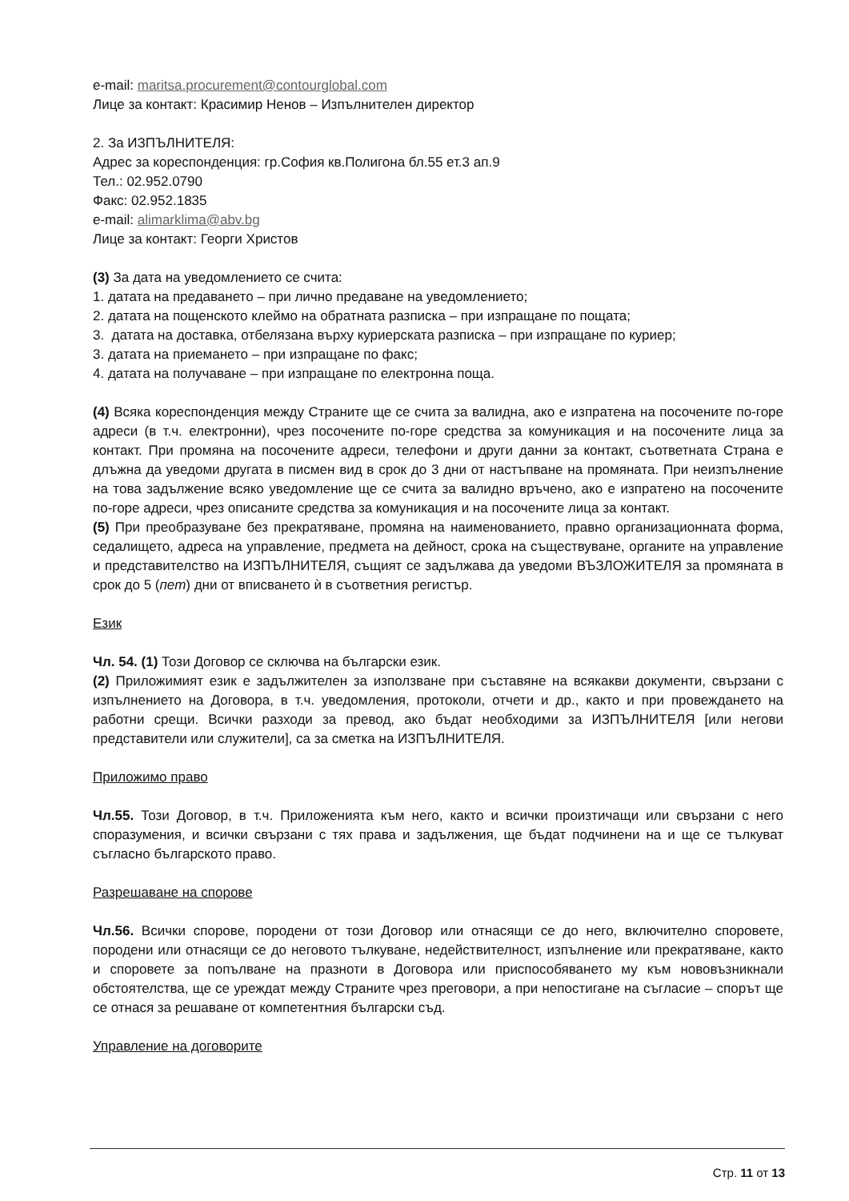e-mail: maritsa.procurement@contourglobal.com
Лице за контакт: Красимир Ненов – Изпълнителен директор
2. За ИЗПЪЛНИТЕЛЯ:
Адрес за кореспонденция: гр.София кв.Полигона бл.55 ет.3 ап.9
Тел.: 02.952.0790
Факс: 02.952.1835
e-mail: alimarklima@abv.bg
Лице за контакт: Георги Христов
(3) За дата на уведомлението се счита:
1. датата на предаването – при лично предаване на уведомлението;
2. датата на пощенското клеймо на обратната разписка – при изпращане по пощата;
3. датата на доставка, отбелязана върху куриерската разписка – при изпращане по куриер;
3. датата на приемането – при изпращане по факс;
4. датата на получаване – при изпращане по електронна поща.
(4) Всяка кореспонденция между Страните ще се счита за валидна, ако е изпратена на посочените по-горе адреси (в т.ч. електронни), чрез посочените по-горе средства за комуникация и на посочените лица за контакт. При промяна на посочените адреси, телефони и други данни за контакт, съответната Страна е длъжна да уведоми другата в писмен вид в срок до 3 дни от настъпване на промяната. При неизпълнение на това задължение всяко уведомление ще се счита за валидно връчено, ако е изпратено на посочените по-горе адреси, чрез описаните средства за комуникация и на посочените лица за контакт.
(5) При преобразуване без прекратяване, промяна на наименованието, правно организационната форма, седалището, адреса на управление, предмета на дейност, срока на съществуване, органите на управление и представителство на ИЗПЪЛНИТЕЛЯ, същият се задължава да уведоми ВЪЗЛОЖИТЕЛЯ за промяната в срок до 5 (пет) дни от вписването ѝ в съответния регистър.
Език
Чл. 54. (1) Този Договор се сключва на български език.
(2) Приложимият език е задължителен за използване при съставяне на всякакви документи, свързани с изпълнението на Договора, в т.ч. уведомления, протоколи, отчети и др., както и при провеждането на работни срещи. Всички разходи за превод, ако бъдат необходими за ИЗПЪЛНИТЕЛЯ [или негови представители или служители], са за сметка на ИЗПЪЛНИТЕЛЯ.
Приложимо право
Чл.55. Този Договор, в т.ч. Приложенията към него, както и всички произтичащи или свързани с него споразумения, и всички свързани с тях права и задължения, ще бъдат подчинени на и ще се тълкуват съгласно българското право.
Разрешаване на спорове
Чл.56. Всички спорове, породени от този Договор или отнасящи се до него, включително споровете, породени или отнасящи се до неговото тълкуване, недействителност, изпълнение или прекратяване, както и споровете за попълване на празноти в Договора или приспособяването му към нововъзникнали обстоятелства, ще се уреждат между Страните чрез преговори, а при непостигане на съгласие – спорът ще се отнася за решаване от компетентния български съд.
Управление на договорите
Стр. 11 от 13